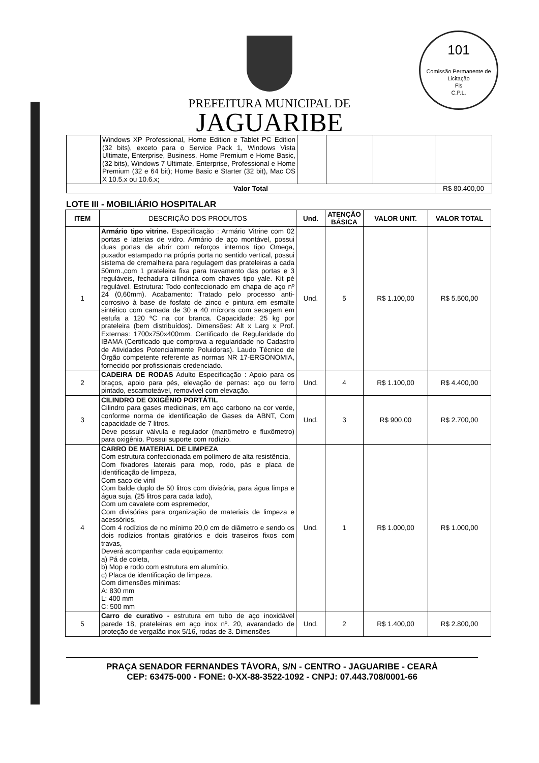101
Comissão Permanente de Licitação
Fls
C.P.L.
PREFEITURA MUNICIPAL DE
JAGUARIBE
| | Windows XP Professional, Home Edition e Tablet PC Edition (32 bits), exceto para o Service Pack 1, Windows Vista Ultimate, Enterprise, Business, Home Premium e Home Basic, (32 bits), Windows 7 Ultimate, Enterprise, Professional e Home Premium (32 e 64 bit); Home Basic e Starter (32 bit), Mac OS X 10.5.x ou 10.6.x; | | | | |
| Valor Total | | | | | R$ 80.400,00 |
LOTE III - MOBILIÁRIO HOSPITALAR
| ITEM | DESCRIÇÃO DOS PRODUTOS | Und. | ATENÇÃO BÁSICA | VALOR UNIT. | VALOR TOTAL |
| --- | --- | --- | --- | --- | --- |
| 1 | Armário tipo vitrine. Especificação : Armário Vitrine com 02 portas e laterias de vidro. Armário de aço montável, possui duas portas de abrir com reforços internos tipo Omega, puxador estampado na própria porta no sentido vertical, possui sistema de cremalheira para regulagem das prateleiras a cada 50mm.,com 1 prateleira fixa para travamento das portas e 3 reguláveis, fechadura cilíndrica com chaves tipo yale. Kit pé regulável. Estrutura: Todo confeccionado em chapa de aço nº 24 (0,60mm). Acabamento: Tratado pelo processo anti-corrosivo à base de fosfato de zinco e pintura em esmalte sintético com camada de 30 a 40 mícrons com secagem em estufa a 120 ºC na cor branca. Capacidade: 25 kg por prateleira (bem distribuídos). Dimensões: Alt x Larg x Prof. Externas: 1700x750x400mm. Certificado de Regularidade do IBAMA (Certificado que comprova a regularidade no Cadastro de Atividades Potencialmente Poluidoras). Laudo Técnico de Órgão competente referente as normas NR 17-ERGONOMIA, fornecido por profissionais credenciado. | Und. | 5 | R$ 1.100,00 | R$ 5.500,00 |
| 2 | CADEIRA DE RODAS Adulto Especificação : Apoio para os braços, apoio para pés, elevação de pernas: aço ou ferro pintado, escamoteável, removível com elevação. | Und. | 4 | R$ 1.100,00 | R$ 4.400,00 |
| 3 | CILINDRO DE OXIGÊNIO PORTÁTIL Cilindro para gases medicinais, em aço carbono na cor verde, conforme norma de identificação de Gases da ABNT, Com capacidade de 7 litros. Deve possuir válvula e regulador (manômetro e fluxômetro) para oxigênio. Possui suporte com rodízio. | Und. | 3 | R$ 900,00 | R$ 2.700,00 |
| 4 | CARRO DE MATERIAL DE LIMPEZA Com estrutura confeccionada em polímero de alta resistência, Com fixadores laterais para mop, rodo, pás e placa de identificação de limpeza, Com saco de vinil Com balde duplo de 50 litros com divisória, para água limpa e água suja, (25 litros para cada lado), Com um cavalete com espremedor, Com divisórias para organização de materiais de limpeza e acessórios, Com 4 rodízios de no mínimo 20,0 cm de diâmetro e sendo os dois rodízios frontais giratórios e dois traseiros fixos com travas, Deverá acompanhar cada equipamento: a) Pá de coleta, b) Mop e rodo com estrutura em alumínio, c) Placa de identificação de limpeza. Com dimensões mínimas: A: 830 mm L: 400 mm C: 500 mm | Und. | 1 | R$ 1.000,00 | R$ 1.000,00 |
| 5 | Carro de curativo - estrutura em tubo de aço inoxidável parede 18, prateleiras em aço inox nº. 20, avarandado de proteção de vergalão inox 5/16, rodas de 3. Dimensões | Und. | 2 | R$ 1.400,00 | R$ 2.800,00 |
PRAÇA SENADOR FERNANDES TÁVORA, S/N - CENTRO - JAGUARIBE - CEARÁ
CEP: 63475-000 - FONE: 0-XX-88-3522-1092 - CNPJ: 07.443.708/0001-66